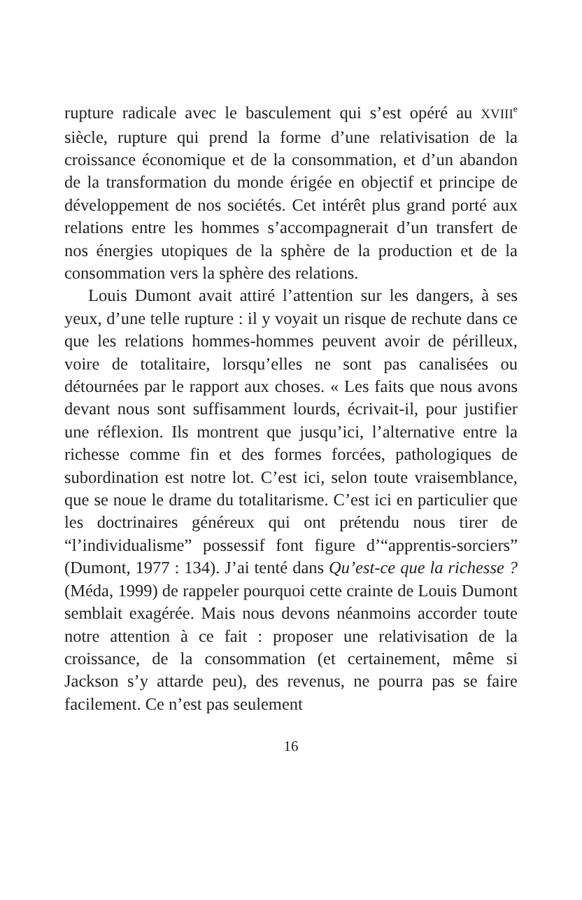rupture radicale avec le basculement qui s’est opéré au XVIII<sup>e</sup> siècle, rupture qui prend la forme d’une relativisation de la croissance économique et de la consommation, et d’un abandon de la transformation du monde érigée en objectif et principe de développement de nos sociétés. Cet intérêt plus grand porté aux relations entre les hommes s’accompagnerait d’un transfert de nos énergies utopiques de la sphère de la production et de la consommation vers la sphère des relations.
Louis Dumont avait attiré l’attention sur les dangers, à ses yeux, d’une telle rupture : il y voyait un risque de rechute dans ce que les relations hommes-hommes peuvent avoir de périlleux, voire de totalitaire, lorsqu’elles ne sont pas canalisées ou détournées par le rapport aux choses. « Les faits que nous avons devant nous sont suffisamment lourds, écrivait-il, pour justifier une réflexion. Ils montrent que jusqu’ici, l’alternative entre la richesse comme fin et des formes forcées, pathologiques de subordination est notre lot. C’est ici, selon toute vraisemblance, que se noue le drame du totalitarisme. C’est ici en particulier que les doctrinaires généreux qui ont prétendu nous tirer de “l’individualisme” possessif font figure d’“apprentis-sorciers” (Dumont, 1977 : 134). J’ai tenté dans Qu’est-ce que la richesse ? (Méda, 1999) de rappeler pourquoi cette crainte de Louis Dumont semblait exagérée. Mais nous devons néanmoins accorder toute notre attention à ce fait : proposer une relativisation de la croissance, de la consommation (et certainement, même si Jackson s’y attarde peu), des revenus, ne pourra pas se faire facilement. Ce n’est pas seulement
16